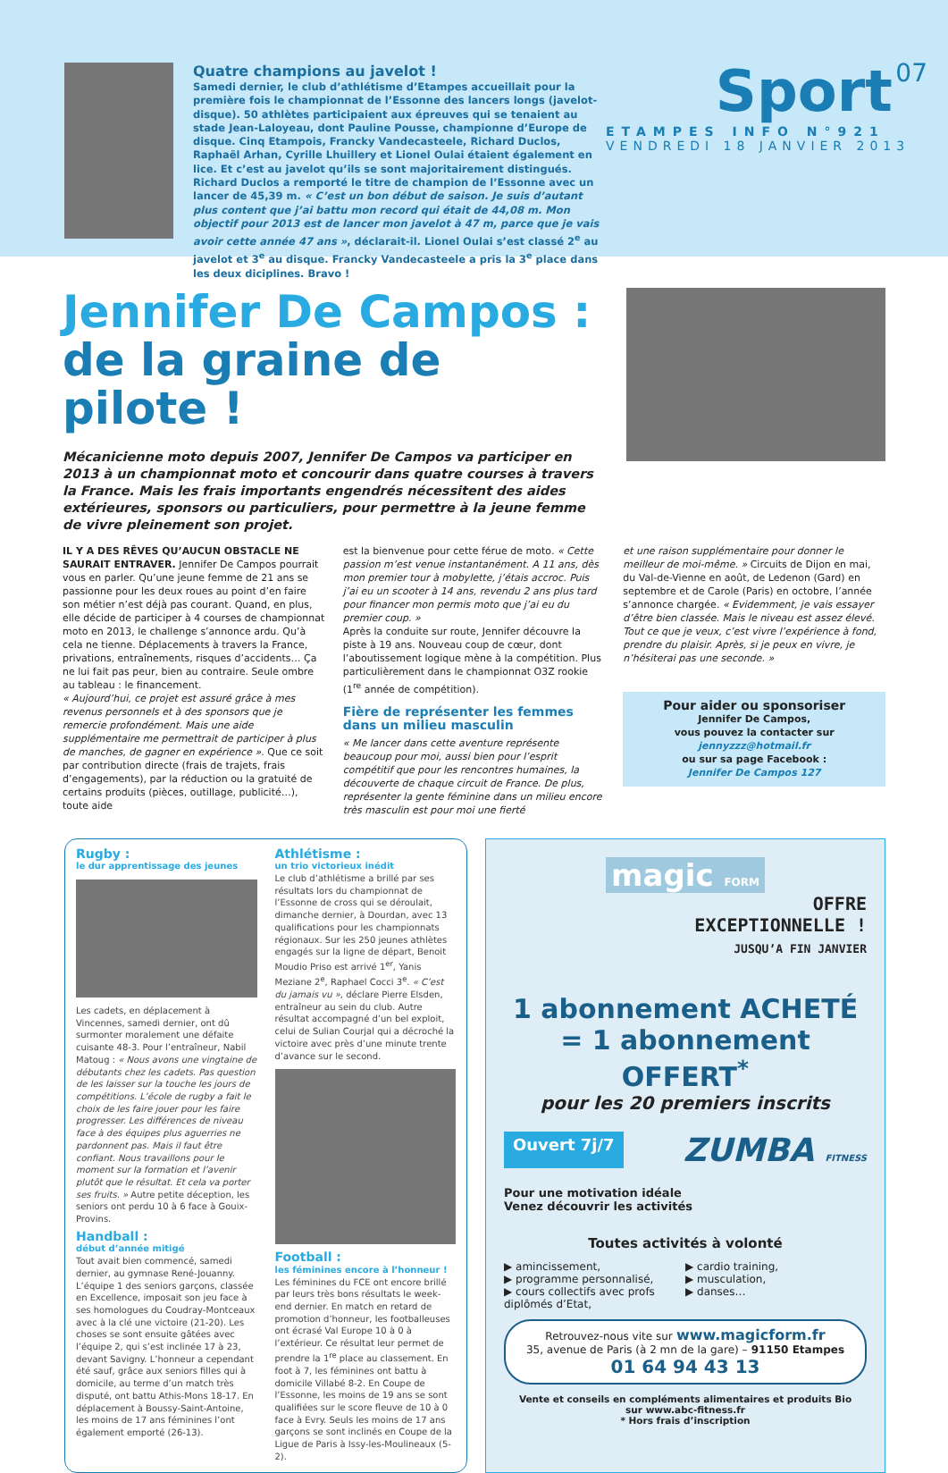Quatre champions au javelot !
Samedi dernier, le club d’athlétisme d’Etampes accueillait pour la première fois le championnat de l’Essonne des lancers longs (javelot-disque). 50 athlètes participaient aux épreuves qui se tenaient au stade Jean-Laloyeau, dont Pauline Pousse, championne d’Europe de disque. Cinq Etampois, Francky Vandecasteele, Richard Duclos, Raphaël Arhan, Cyrille Lhuillery et Lionel Oulai étaient également en lice. Et c’est au javelot qu’ils se sont majoritairement distingués. Richard Duclos a remporté le titre de champion de l’Essonne avec un lancer de 45,39 m. « C’est un bon début de saison. Je suis d’autant plus content que j’ai battu mon record qui était de 44,08 m. Mon objectif pour 2013 est de lancer mon javelot à 47 m, parce que je vais avoir cette année 47 ans », déclarait-il. Lionel Oulai s’est classé 2<sup>e</sup> au javelot et 3<sup>e</sup> au disque. Francky Vandecasteele a pris la 3<sup>e</sup> place dans les deux diciplines. Bravo !
Sport 07
ETAMPES INFO N°921
VENDREDI 18 JANVIER 2013
Jennifer De Campos :
de la graine de pilote !
Mécanicienne moto depuis 2007, Jennifer De Campos va participer en 2013 à un championnat moto et concourir dans quatre courses à travers la France. Mais les frais importants engendrés nécessitent des aides extérieures, sponsors ou particuliers, pour permettre à la jeune femme de vivre pleinement son projet.
IL Y A DES RÊVES QU’AUCUN OBSTACLE NE SAURAIT ENTRAVER. Jennifer De Campos pourrait vous en parler. Qu’une jeune femme de 21 ans se passionne pour les deux roues au point d’en faire son métier n’est déjà pas courant. Quand, en plus, elle décide de participer à 4 courses de championnat moto en 2013, le challenge s’annonce ardu. Qu’à cela ne tienne. Déplacements à travers la France, privations, entraînements, risques d’accidents… Ça ne lui fait pas peur, bien au contraire. Seule ombre au tableau : le financement.
« Aujourd’hui, ce projet est assuré grâce à mes revenus personnels et à des sponsors que je remercie profondément. Mais une aide supplémentaire me permettrait de participer à plus de manches, de gagner en expérience ». Que ce soit par contribution directe (frais de trajets, frais d’engagements), par la réduction ou la gratuité de certains produits (pièces, outillage, publicité…), toute aide
est la bienvenue pour cette férue de moto. « Cette passion m’est venue instantanément. A 11 ans, dès mon premier tour à mobylette, j’étais accroc. Puis j’ai eu un scooter à 14 ans, revendu 2 ans plus tard pour financer mon permis moto que j’ai eu du premier coup. »
Après la conduite sur route, Jennifer découvre la piste à 19 ans. Nouveau coup de cœur, dont l’aboutissement logique mène à la compétition. Plus particulièrement dans le championnat O3Z rookie (1<sup>re</sup> année de compétition).
Fière de représenter les femmes dans un milieu masculin
« Me lancer dans cette aventure représente beaucoup pour moi, aussi bien pour l’esprit compétitif que pour les rencontres humaines, la découverte de chaque circuit de France. De plus, représenter la gente féminine dans un milieu encore très masculin est pour moi une fierté
et une raison supplémentaire pour donner le meilleur de moi-même. » Circuits de Dijon en mai, du Val-de-Vienne en août, de Ledenon (Gard) en septembre et de Carole (Paris) en octobre, l’année s’annonce chargée. « Evidemment, je vais essayer d’être bien classée. Mais le niveau est assez élevé. Tout ce que je veux, c’est vivre l’expérience à fond, prendre du plaisir. Après, si je peux en vivre, je n’hésiterai pas une seconde. »
Pour aider ou sponsoriser
Jennifer De Campos,
vous pouvez la contacter sur
jennyzzz@hotmail.fr
ou sur sa page Facebook :
Jennifer De Campos 127
Rugby :
le dur apprentissage des jeunes
Les cadets, en déplacement à Vincennes, samedi dernier, ont dû surmonter moralement une défaite cuisante 48-3. Pour l’entraîneur, Nabil Matoug : « Nous avons une vingtaine de débutants chez les cadets. Pas question de les laisser sur la touche les jours de compétitions. L’école de rugby a fait le choix de les faire jouer pour les faire progresser. Les différences de niveau face à des équipes plus aguerries ne pardonnent pas. Mais il faut être confiant. Nous travaillons pour le moment sur la formation et l’avenir plutôt que le résultat. Et cela va porter ses fruits. » Autre petite déception, les seniors ont perdu 10 à 6 face à Gouix-Provins.
Handball :
début d’année mitigé
Tout avait bien commencé, samedi dernier, au gymnase René-Jouanny. L’équipe 1 des seniors garçons, classée en Excellence, imposait son jeu face à ses homologues du Coudray-Montceaux avec à la clé une victoire (21-20). Les choses se sont ensuite gâtées avec l’équipe 2, qui s’est inclinée 17 à 23, devant Savigny. L’honneur a cependant été sauf, grâce aux seniors filles qui à domicile, au terme d’un match très disputé, ont battu Athis-Mons 18-17. En déplacement à Boussy-Saint-Antoine, les moins de 17 ans féminines l’ont également emporté (26-13).
Athlétisme :
un trio victorieux inédit
Le club d’athlétisme a brillé par ses résultats lors du championnat de l’Essonne de cross qui se déroulait, dimanche dernier, à Dourdan, avec 13 qualifications pour les championnats régionaux. Sur les 250 jeunes athlètes engagés sur la ligne de départ, Benoit Moudio Priso est arrivé 1<sup>er</sup>, Yanis Meziane 2<sup>e</sup>, Raphael Cocci 3<sup>e</sup>. « C’est du jamais vu », déclare Pierre Elsden, entraîneur au sein du club. Autre résultat accompagné d’un bel exploit, celui de Sulian Courjal qui a décroché la victoire avec près d’une minute trente d’avance sur le second.
Football :
les féminines encore à l’honneur !
Les féminines du FCE ont encore brillé par leurs très bons résultats le week-end dernier. En match en retard de promotion d’honneur, les footballeuses ont écrasé Val Europe 10 à 0 à l’extérieur. Ce résultat leur permet de prendre la 1<sup>re</sup> place au classement. En foot à 7, les féminines ont battu à domicile Villabé 8-2. En Coupe de l’Essonne, les moins de 19 ans se sont qualifiées sur le score fleuve de 10 à 0 face à Evry. Seuls les moins de 17 ans garçons se sont inclinés en Coupe de la Ligue de Paris à Issy-les-Moulineaux (5-2).
magic FORM
OFFRE
EXCEPTIONNELLE !
JUSQU’A FIN JANVIER
1 abonnement ACHETÉ
= 1 abonnement OFFERT<sup>*</sup>
pour les 20 premiers inscrits
Ouvert 7j/7 ZUMBA FITNESS
Pour une motivation idéale
Venez découvrir les activités
Toutes activités à volonté
▶ amincissement,
▶ programme personnalisé,
▶ cours collectifs avec profs diplômés d’Etat,
▶ cardio training,
▶ musculation,
▶ danses…
Retrouvez-nous vite sur www.magicform.fr
35, avenue de Paris (à 2 mn de la gare) – 91150 Etampes
01 64 94 43 13
Vente et conseils en compléments alimentaires et produits Bio
sur www.abc-fitness.fr
* Hors frais d’inscription